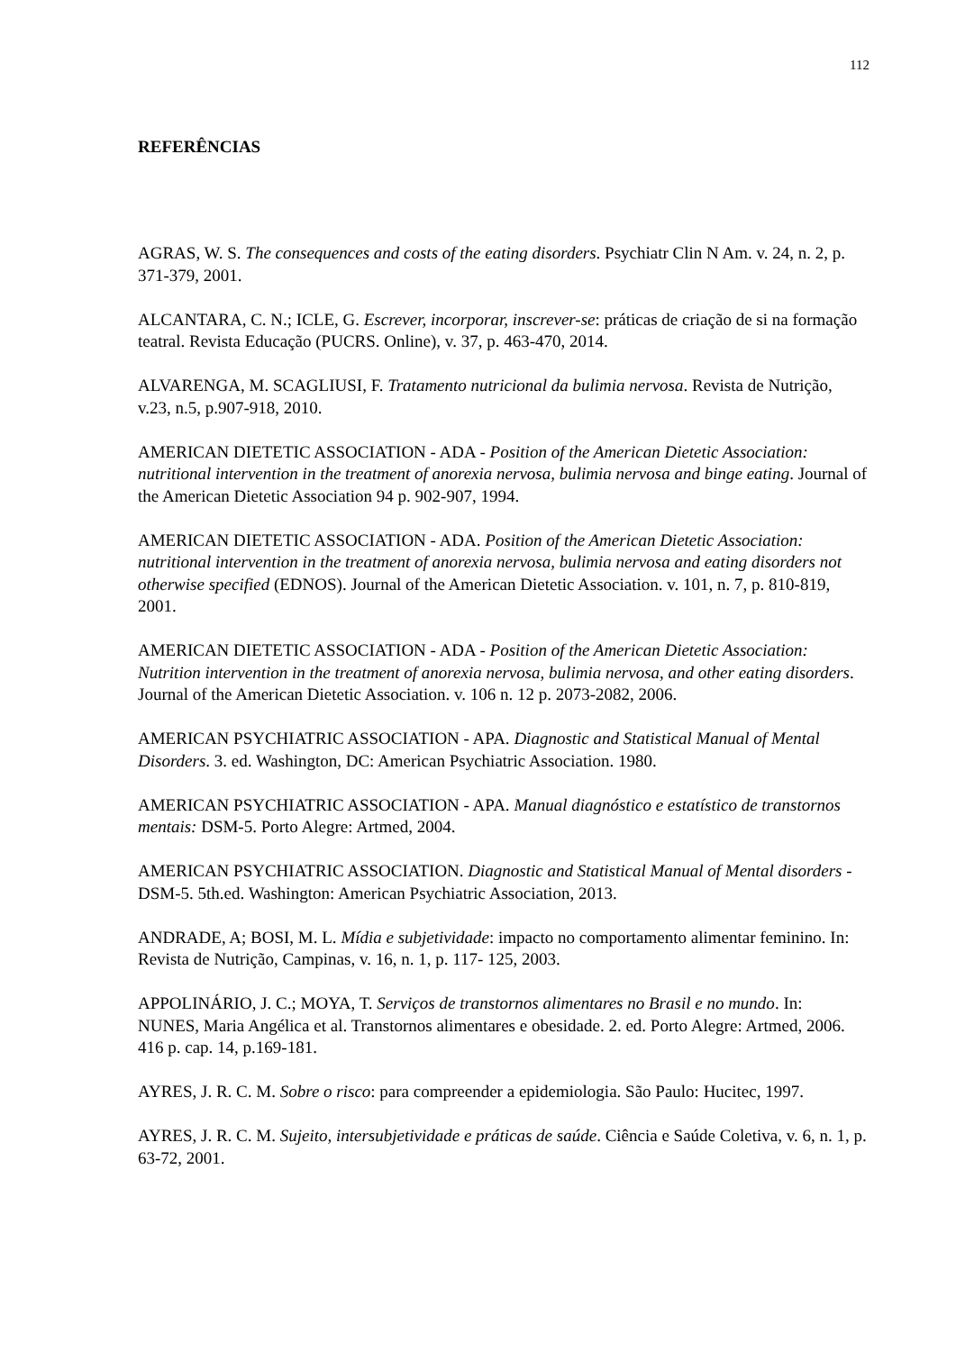112
REFERÊNCIAS
AGRAS, W. S. The consequences and costs of the eating disorders. Psychiatr Clin N Am. v. 24, n. 2, p. 371-379, 2001.
ALCANTARA, C. N.; ICLE, G. Escrever, incorporar, inscrever-se: práticas de criação de si na formação teatral. Revista Educação (PUCRS. Online), v. 37, p. 463-470, 2014.
ALVARENGA, M. SCAGLIUSI, F. Tratamento nutricional da bulimia nervosa. Revista de Nutrição, v.23, n.5, p.907-918, 2010.
AMERICAN DIETETIC ASSOCIATION - ADA - Position of the American Dietetic Association: nutritional intervention in the treatment of anorexia nervosa, bulimia nervosa and binge eating. Journal of the American Dietetic Association 94 p. 902-907, 1994.
AMERICAN DIETETIC ASSOCIATION - ADA. Position of the American Dietetic Association: nutritional intervention in the treatment of anorexia nervosa, bulimia nervosa and eating disorders not otherwise specified (EDNOS). Journal of the American Dietetic Association. v. 101, n. 7, p. 810-819, 2001.
AMERICAN DIETETIC ASSOCIATION - ADA - Position of the American Dietetic Association: Nutrition intervention in the treatment of anorexia nervosa, bulimia nervosa, and other eating disorders. Journal of the American Dietetic Association. v. 106 n. 12 p. 2073-2082, 2006.
AMERICAN PSYCHIATRIC ASSOCIATION - APA. Diagnostic and Statistical Manual of Mental Disorders. 3. ed. Washington, DC: American Psychiatric Association. 1980.
AMERICAN PSYCHIATRIC ASSOCIATION - APA. Manual diagnóstico e estatístico de transtornos mentais: DSM-5. Porto Alegre: Artmed, 2004.
AMERICAN PSYCHIATRIC ASSOCIATION. Diagnostic and Statistical Manual of Mental disorders - DSM-5. 5th.ed. Washington: American Psychiatric Association, 2013.
ANDRADE, A; BOSI, M. L. Mídia e subjetividade: impacto no comportamento alimentar feminino. In: Revista de Nutrição, Campinas, v. 16, n. 1, p. 117- 125, 2003.
APPOLINÁRIO, J. C.; MOYA, T. Serviços de transtornos alimentares no Brasil e no mundo. In: NUNES, Maria Angélica et al. Transtornos alimentares e obesidade. 2. ed. Porto Alegre: Artmed, 2006. 416 p. cap. 14, p.169-181.
AYRES, J. R. C. M. Sobre o risco: para compreender a epidemiologia. São Paulo: Hucitec, 1997.
AYRES, J. R. C. M. Sujeito, intersubjetividade e práticas de saúde. Ciência e Saúde Coletiva, v. 6, n. 1, p. 63-72, 2001.